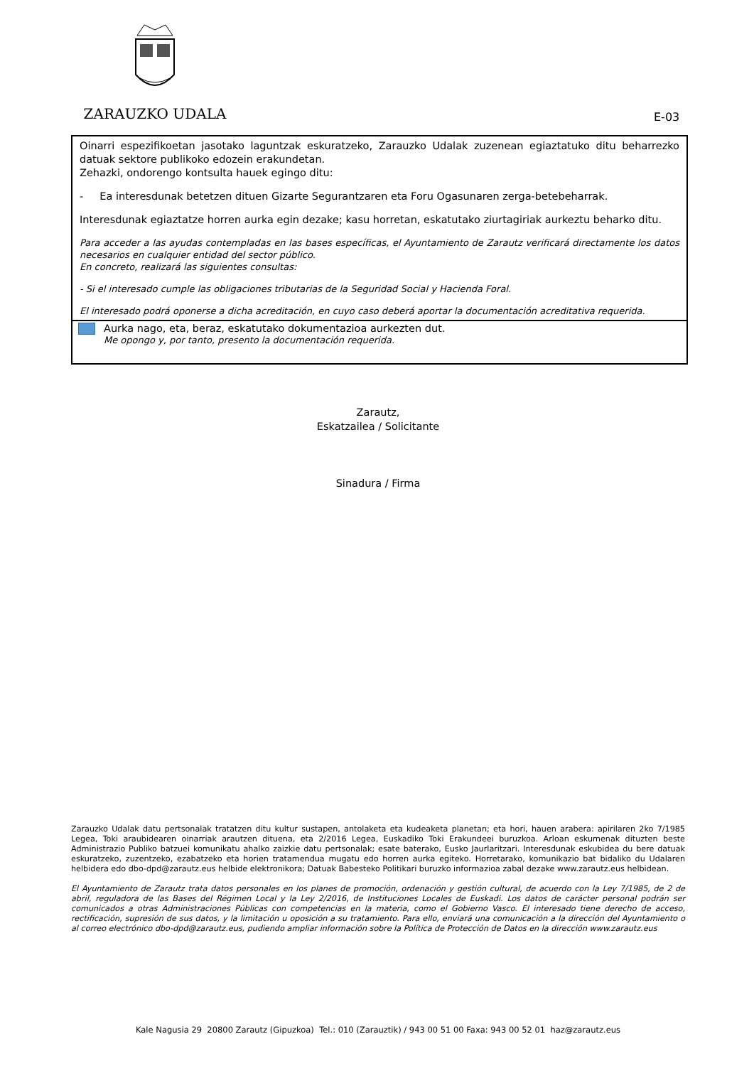ZARAUZKO UDALA
E-03
Oinarri espezifikoetan jasotako laguntzak eskuratzeko, Zarauzko Udalak zuzenean egiaztatuko ditu beharrezko datuak sektore publikoko edozein erakundetan.
Zehazki, ondorengo kontsulta hauek egingo ditu:
- Ea interesdunak betetzen dituen Gizarte Segurantzaren eta Foru Ogasunaren zerga-betebeharrak.
Interesdunak egiaztatze horren aurka egin dezake; kasu horretan, eskatutako ziurtagiriak aurkeztu beharko ditu.
Para acceder a las ayudas contempladas en las bases específicas, el Ayuntamiento de Zarautz verificará directamente los datos necesarios en cualquier entidad del sector público.
En concreto, realizará las siguientes consultas:
- Si el interesado cumple las obligaciones tributarias de la Seguridad Social y Hacienda Foral.
El interesado podrá oponerse a dicha acreditación, en cuyo caso deberá aportar la documentación acreditativa requerida.
Aurka nago, eta, beraz, eskatutako dokumentazioa aurkezten dut.
Me opongo y, por tanto, presento la documentación requerida.
Zarautz,
Eskatzailea / Solicitante
Sinadura / Firma
Zarauzko Udalak datu pertsonalak tratatzen ditu kultur sustapen, antolaketa eta kudeaketa planetan; eta hori, hauen arabera: apirilaren 2ko 7/1985 Legea, Toki araubidearen oinarriak arautzen dituena, eta 2/2016 Legea, Euskadiko Toki Erakundeei buruzkoa. Arloan eskumenak dituzten beste Administrazio Publiko batzuei komunikatu ahalko zaizkie datu pertsonalak; esate baterako, Eusko Jaurlaritzari. Interesdunak eskubidea du bere datuak eskuratzeko, zuzentzeko, ezabatzeko eta horien tratamendua mugatu edo horren aurka egiteko. Horretarako, komunikazio bat bidaliko du Udalaren helbidera edo dbo-dpd@zarautz.eus helbide elektronikora; Datuak Babesteko Politikari buruzko informazioa zabal dezake www.zarautz.eus helbidean.
El Ayuntamiento de Zarautz trata datos personales en los planes de promoción, ordenación y gestión cultural, de acuerdo con la Ley 7/1985, de 2 de abril, reguladora de las Bases del Régimen Local y la Ley 2/2016, de Instituciones Locales de Euskadi. Los datos de carácter personal podrán ser comunicados a otras Administraciones Públicas con competencias en la materia, como el Gobierno Vasco. El interesado tiene derecho de acceso, rectificación, supresión de sus datos, y la limitación u oposición a su tratamiento. Para ello, enviará una comunicación a la dirección del Ayuntamiento o al correo electrónico dbo-dpd@zarautz.eus, pudiendo ampliar información sobre la Política de Protección de Datos en la dirección www.zarautz.eus
Kale Nagusia 29 20800 Zarautz (Gipuzkoa) Tel.: 010 (Zarauztik) / 943 00 51 00 Faxa: 943 00 52 01 haz@zarautz.eus